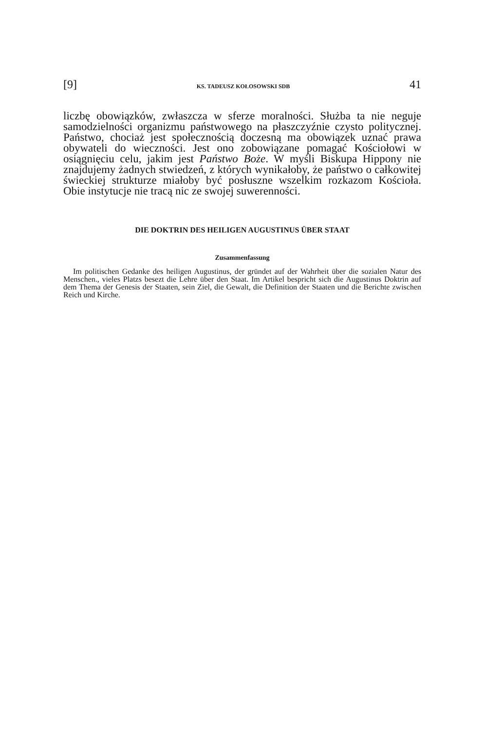[9] KS. TADEUSZ KOŁOSOWSKI SDB 41
liczbę obowiązków, zwłaszcza w sferze moralności. Służba ta nie neguje samodzielności organizmu państwowego na płaszczyźnie czysto politycznej. Państwo, chociaż jest społecznością doczesną ma obowiązek uznać prawa obywateli do wieczności. Jest ono zobowiązane pomagać Kościołowi w osiągnięciu celu, jakim jest Państwo Boże. W myśli Biskupa Hippony nie znajdujemy żadnych stwiedzeń, z których wynikałoby, że państwo o całkowitej świeckiej strukturze miałoby być posłuszne wszelkim rozkazom Kościoła. Obie instytucje nie tracą nic ze swojej suwerenności.
DIE DOKTRIN DES HEILIGEN AUGUSTINUS ÜBER STAAT
Zusammenfassung
Im politischen Gedanke des heiligen Augustinus, der gründet auf der Wahrheit über die sozialen Natur des Menschen., vieles Platzs besezt die Lehre über den Staat. Im Artikel bespricht sich die Augustinus Doktrin auf dem Thema der Genesis der Staaten, sein Ziel, die Gewalt, die Definition der Staaten und die Berichte zwischen Reich und Kirche.